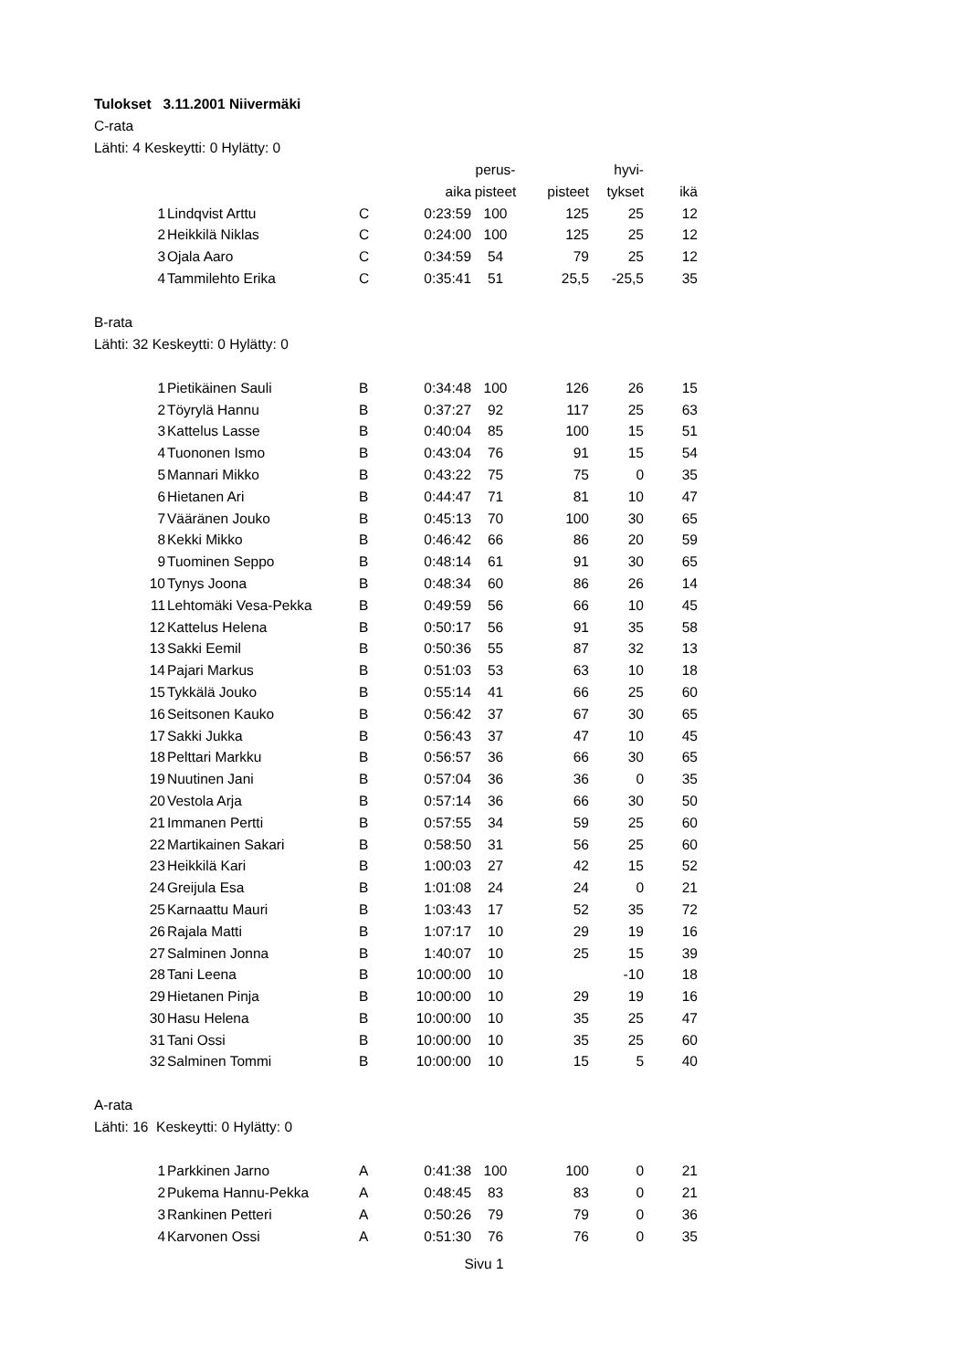Tulokset 3.11.2001 Niivermäki
C-rata
Lähti: 4 Keskeytti: 0 Hylätty: 0
| | | | | perus- | | hyvi- | |
| --- | --- | --- | --- | --- | --- | --- | --- |
| | | | aika | pisteet | pisteet | tykset | ikä |
| 1 | Lindqvist Arttu | C | 0:23:59 | 100 | 125 | 25 | 12 |
| 2 | Heikkilä Niklas | C | 0:24:00 | 100 | 125 | 25 | 12 |
| 3 | Ojala Aaro | C | 0:34:59 | 54 | 79 | 25 | 12 |
| 4 | Tammilehto Erika | C | 0:35:41 | 51 | 25,5 | -25,5 | 35 |
B-rata
Lähti: 32 Keskeytti: 0 Hylätty: 0
| 1 | Pietikäinen Sauli | B | 0:34:48 | 100 | 126 | 26 | 15 |
| 2 | Töyrylä Hannu | B | 0:37:27 | 92 | 117 | 25 | 63 |
| 3 | Kattelus Lasse | B | 0:40:04 | 85 | 100 | 15 | 51 |
| 4 | Tuononen Ismo | B | 0:43:04 | 76 | 91 | 15 | 54 |
| 5 | Mannari Mikko | B | 0:43:22 | 75 | 75 | 0 | 35 |
| 6 | Hietanen Ari | B | 0:44:47 | 71 | 81 | 10 | 47 |
| 7 | Vääränen Jouko | B | 0:45:13 | 70 | 100 | 30 | 65 |
| 8 | Kekki Mikko | B | 0:46:42 | 66 | 86 | 20 | 59 |
| 9 | Tuominen Seppo | B | 0:48:14 | 61 | 91 | 30 | 65 |
| 10 | Tynys Joona | B | 0:48:34 | 60 | 86 | 26 | 14 |
| 11 | Lehtomäki Vesa-Pekka | B | 0:49:59 | 56 | 66 | 10 | 45 |
| 12 | Kattelus Helena | B | 0:50:17 | 56 | 91 | 35 | 58 |
| 13 | Sakki Eemil | B | 0:50:36 | 55 | 87 | 32 | 13 |
| 14 | Pajari Markus | B | 0:51:03 | 53 | 63 | 10 | 18 |
| 15 | Tykkälä Jouko | B | 0:55:14 | 41 | 66 | 25 | 60 |
| 16 | Seitsonen Kauko | B | 0:56:42 | 37 | 67 | 30 | 65 |
| 17 | Sakki Jukka | B | 0:56:43 | 37 | 47 | 10 | 45 |
| 18 | Pelttari Markku | B | 0:56:57 | 36 | 66 | 30 | 65 |
| 19 | Nuutinen Jani | B | 0:57:04 | 36 | 36 | 0 | 35 |
| 20 | Vestola Arja | B | 0:57:14 | 36 | 66 | 30 | 50 |
| 21 | Immanen Pertti | B | 0:57:55 | 34 | 59 | 25 | 60 |
| 22 | Martikainen Sakari | B | 0:58:50 | 31 | 56 | 25 | 60 |
| 23 | Heikkilä Kari | B | 1:00:03 | 27 | 42 | 15 | 52 |
| 24 | Greijula Esa | B | 1:01:08 | 24 | 24 | 0 | 21 |
| 25 | Karnaattu Mauri | B | 1:03:43 | 17 | 52 | 35 | 72 |
| 26 | Rajala Matti | B | 1:07:17 | 10 | 29 | 19 | 16 |
| 27 | Salminen Jonna | B | 1:40:07 | 10 | 25 | 15 | 39 |
| 28 | Tani Leena | B | 10:00:00 | 10 | | -10 | 18 |
| 29 | Hietanen Pinja | B | 10:00:00 | 10 | 29 | 19 | 16 |
| 30 | Hasu Helena | B | 10:00:00 | 10 | 35 | 25 | 47 |
| 31 | Tani Ossi | B | 10:00:00 | 10 | 35 | 25 | 60 |
| 32 | Salminen Tommi | B | 10:00:00 | 10 | 15 | 5 | 40 |
A-rata
Lähti: 16 Keskeytti: 0 Hylätty: 0
| 1 | Parkkinen Jarno | A | 0:41:38 | 100 | 100 | 0 | 21 |
| 2 | Pukema Hannu-Pekka | A | 0:48:45 | 83 | 83 | 0 | 21 |
| 3 | Rankinen Petteri | A | 0:50:26 | 79 | 79 | 0 | 36 |
| 4 | Karvonen Ossi | A | 0:51:30 | 76 | 76 | 0 | 35 |
Sivu 1